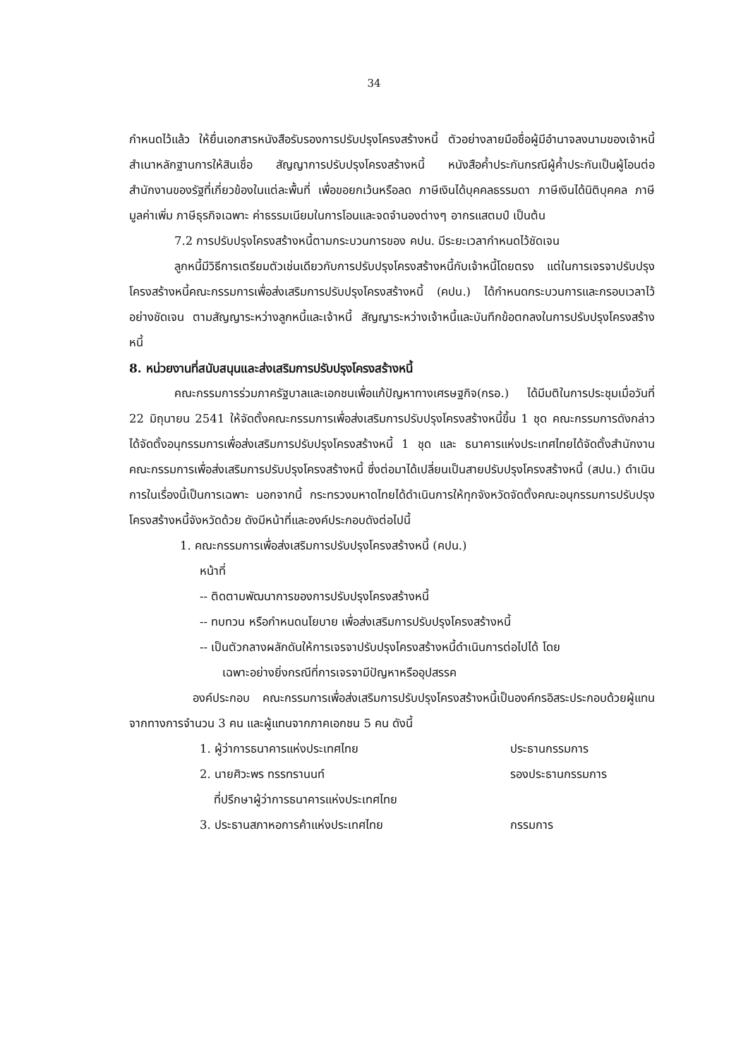34
กำหนดไว้แล้ว ให้ยื่นเอกสารหนังสือรับรองการปรับปรุงโครงสร้างหนี้ ตัวอย่างลายมือชื่อผู้มีอำนาจลงนามของเจ้าหนี้ สำเนาหลักฐานการให้สินเชื่อ สัญญาการปรับปรุงโครงสร้างหนี้ หนังสือค้ำประกันกรณีผู้ค้ำประกันเป็นผู้โอนต่อสำนักงานของรัฐที่เกี่ยวข้องในแต่ละพื้นที่ เพื่อขอยกเว้นหรือลด ภาษีเงินได้บุคคลธรรมดา ภาษีเงินได้นิติบุคคล ภาษีมูลค่าเพิ่ม ภาษีธุรกิจเฉพาะ ค่าธรรมเนียมในการโอนและจดจำนองต่างๆ อากรแสตมป์ เป็นต้น
7.2 การปรับปรุงโครงสร้างหนี้ตามกระบวนการของ คปน. มีระยะเวลากำหนดไว้ชัดเจน
ลูกหนี้มีวิธีการเตรียมตัวเช่นเดียวกับการปรับปรุงโครงสร้างหนี้กับเจ้าหนี้โดยตรง แต่ในการเจรจาปรับปรุงโครงสร้างหนี้คณะกรรมการเพื่อส่งเสริมการปรับปรุงโครงสร้างหนี้ (คปน.) ได้กำหนดกระบวนการและกรอบเวลาไว้อย่างชัดเจน ตามสัญญาระหว่างลูกหนี้และเจ้าหนี้ สัญญาระหว่างเจ้าหนี้และบันทึกข้อตกลงในการปรับปรุงโครงสร้างหนี้
8. หน่วยงานที่สนับสนุนและส่งเสริมการปรับปรุงโครงสร้างหนี้
คณะกรรมการร่วมภาครัฐบาลและเอกชนเพื่อแก้ปัญหาทางเศรษฐกิจ(กรอ.) ได้มีมติในการประชุมเมื่อวันที่ 22 มิถุนายน 2541 ให้จัดตั้งคณะกรรมการเพื่อส่งเสริมการปรับปรุงโครงสร้างหนี้ขึ้น 1 ชุด คณะกรรมการดังกล่าวได้จัดตั้งอนุกรรมการเพื่อส่งเสริมการปรับปรุงโครงสร้างหนี้ 1 ชุด และ ธนาคารแห่งประเทศไทยได้จัดตั้งสำนักงานคณะกรรมการเพื่อส่งเสริมการปรับปรุงโครงสร้างหนี้ ซึ่งต่อมาได้เปลี่ยนเป็นสายปรับปรุงโครงสร้างหนี้ (สปน.) ดำเนินการในเรื่องนี้เป็นการเฉพาะ นอกจากนี้ กระทรวงมหาดไทยได้ดำเนินการให้ทุกจังหวัดจัดตั้งคณะอนุกรรมการปรับปรุงโครงสร้างหนี้จังหวัดด้วย ดังมีหน้าที่และองค์ประกอบดังต่อไปนี้
1. คณะกรรมการเพื่อส่งเสริมการปรับปรุงโครงสร้างหนี้ (คปน.)
หน้าที่
-- ติดตามพัฒนาการของการปรับปรุงโครงสร้างหนี้
-- ทบทวน หรือกำหนดนโยบาย เพื่อส่งเสริมการปรับปรุงโครงสร้างหนี้
-- เป็นตัวกลางผลักดันให้การเจรจาปรับปรุงโครงสร้างหนี้ดำเนินการต่อไปได้ โดย
เฉพาะอย่างยิ่งกรณีที่การเจรจามีปัญหาหรืออุปสรรค
องค์ประกอบ คณะกรรมการเพื่อส่งเสริมการปรับปรุงโครงสร้างหนี้เป็นองค์กรอิสระประกอบด้วยผู้แทนจากทางการจำนวน 3 คน และผู้แทนจากภาคเอกชน 5 คน ดังนี้
1. ผู้ว่าการธนาคารแห่งประเทศไทย ประธานกรรมการ
2. นายศิวะพร ทรรทรานนท์ รองประธานกรรมการ
ที่ปรึกษาผู้ว่าการธนาคารแห่งประเทศไทย
3. ประธานสภาหอการค้าแห่งประเทศไทย กรรมการ